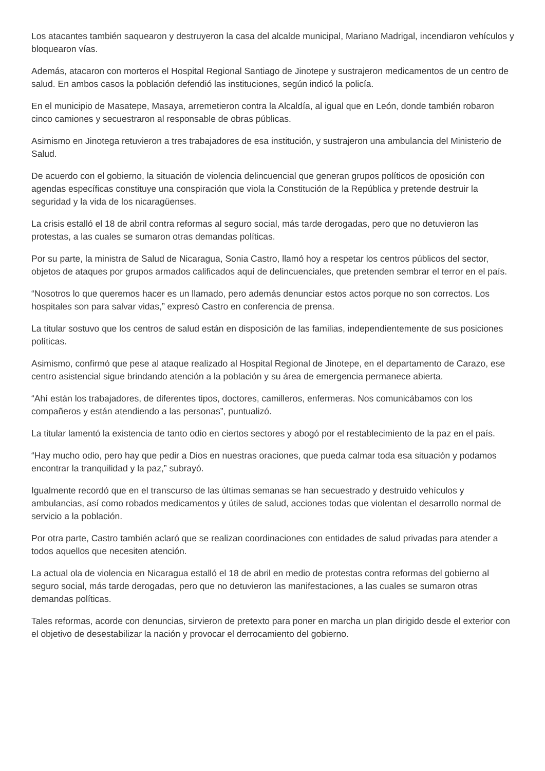Los atacantes también saquearon y destruyeron la casa del alcalde municipal, Mariano Madrigal, incendiaron vehículos y bloquearon vías.
Además, atacaron con morteros el Hospital Regional Santiago de Jinotepe y sustrajeron medicamentos de un centro de salud. En ambos casos la población defendió las instituciones, según indicó la policía.
En el municipio de Masatepe, Masaya, arremetieron contra la Alcaldía, al igual que en León, donde también robaron cinco camiones y secuestraron al responsable de obras públicas.
Asimismo en Jinotega retuvieron a tres trabajadores de esa institución, y sustrajeron una ambulancia del Ministerio de Salud.
De acuerdo con el gobierno, la situación de violencia delincuencial que generan grupos políticos de oposición con agendas específicas constituye una conspiración que viola la Constitución de la República y pretende destruir la seguridad y la vida de los nicaragüenses.
La crisis estalló el 18 de abril contra reformas al seguro social, más tarde derogadas, pero que no detuvieron las protestas, a las cuales se sumaron otras demandas políticas.
Por su parte, la ministra de Salud de Nicaragua, Sonia Castro, llamó hoy a respetar los centros públicos del sector, objetos de ataques por grupos armados calificados aquí de delincuenciales, que pretenden sembrar el terror en el país.
“Nosotros lo que queremos hacer es un llamado, pero además denunciar estos actos porque no son correctos. Los hospitales son para salvar vidas,” expresó Castro en conferencia de prensa.
La titular sostuvo que los centros de salud están en disposición de las familias, independientemente de sus posiciones políticas.
Asimismo, confirmó que pese al ataque realizado al Hospital Regional de Jinotepe, en el departamento de Carazo, ese centro asistencial sigue brindando atención a la población y su área de emergencia permanece abierta.
“Ahí están los trabajadores, de diferentes tipos, doctores, camilleros, enfermeras. Nos comunicábamos con los compañeros y están atendiendo a las personas”, puntualizó.
La titular lamentó la existencia de tanto odio en ciertos sectores y abogó por el restablecimiento de la paz en el país.
“Hay mucho odio, pero hay que pedir a Dios en nuestras oraciones, que pueda calmar toda esa situación y podamos encontrar la tranquilidad y la paz,” subrayó.
Igualmente recordó que en el transcurso de las últimas semanas se han secuestrado y destruido vehículos y ambulancias, así como robados medicamentos y útiles de salud, acciones todas que violentan el desarrollo normal de servicio a la población.
Por otra parte, Castro también aclaró que se realizan coordinaciones con entidades de salud privadas para atender a todos aquellos que necesiten atención.
La actual ola de violencia en Nicaragua estalló el 18 de abril en medio de protestas contra reformas del gobierno al seguro social, más tarde derogadas, pero que no detuvieron las manifestaciones, a las cuales se sumaron otras demandas políticas.
Tales reformas, acorde con denuncias, sirvieron de pretexto para poner en marcha un plan dirigido desde el exterior con el objetivo de desestabilizar la nación y provocar el derrocamiento del gobierno.